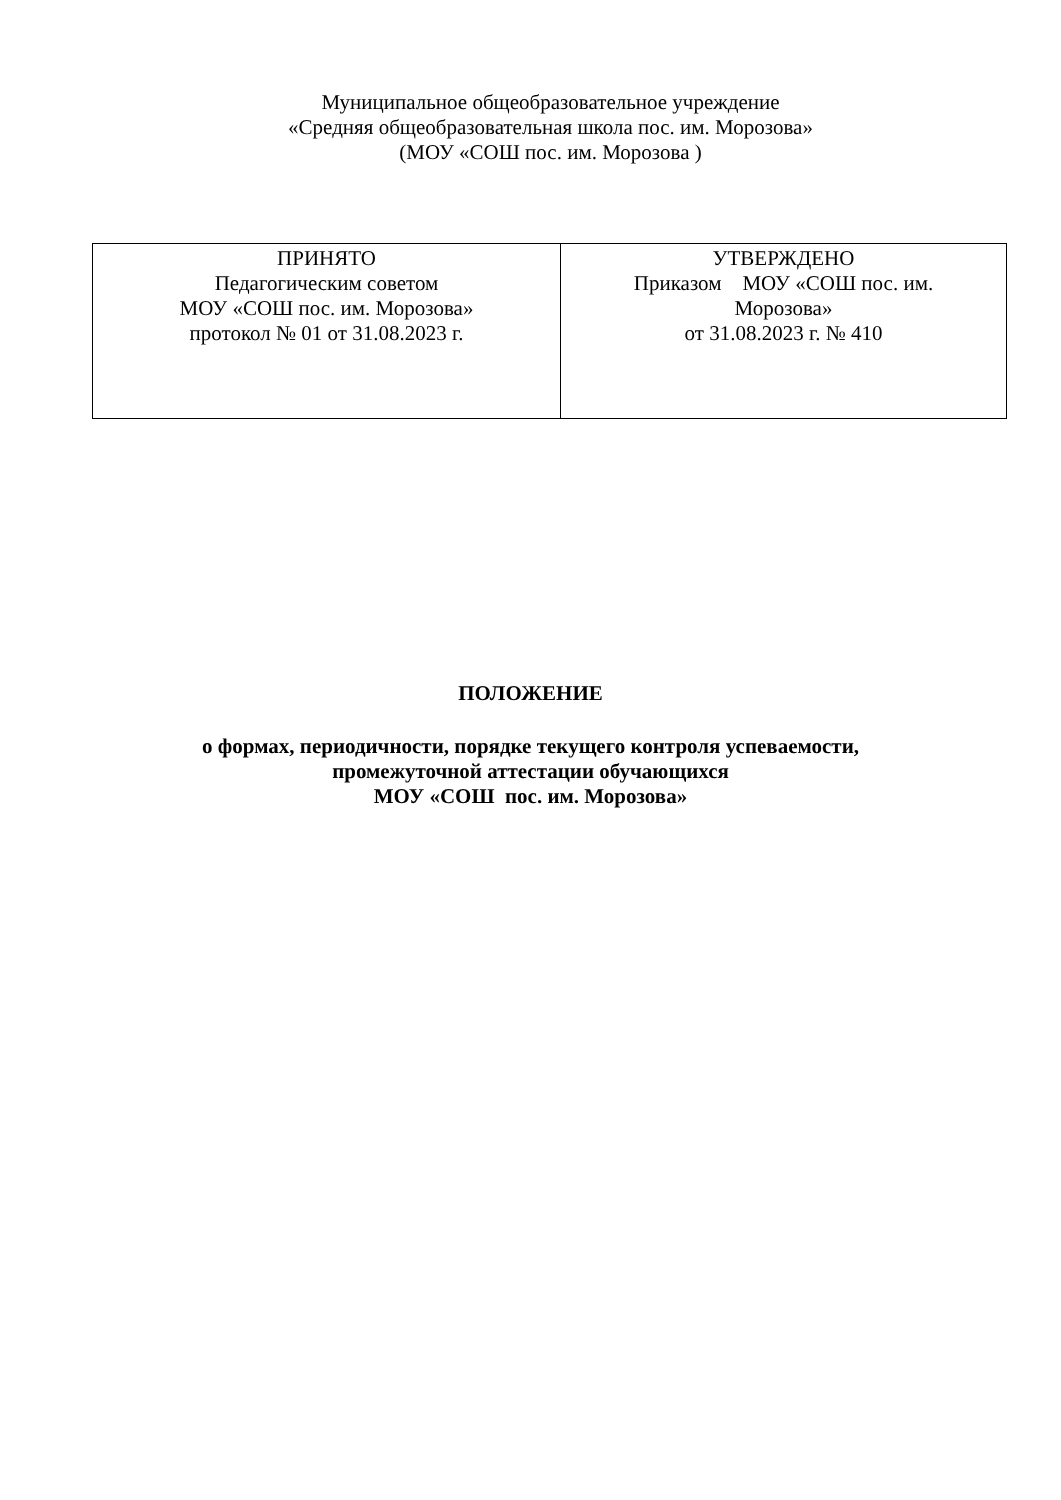Муниципальное общеобразовательное учреждение
«Средняя общеобразовательная школа пос. им. Морозова»
(МОУ «СОШ пос. им. Морозова )
| ПРИНЯТО Педагогическим советом МОУ «СОШ пос. им. Морозова» протокол № 01 от 31.08.2023 г. | УТВЕРЖДЕНО Приказом МОУ «СОШ пос. им. Морозова» от 31.08.2023 г. № 410 |
ПОЛОЖЕНИЕ
о формах, периодичности, порядке текущего контроля успеваемости,
промежуточной аттестации обучающихся
МОУ «СОШ пос. им. Морозова»